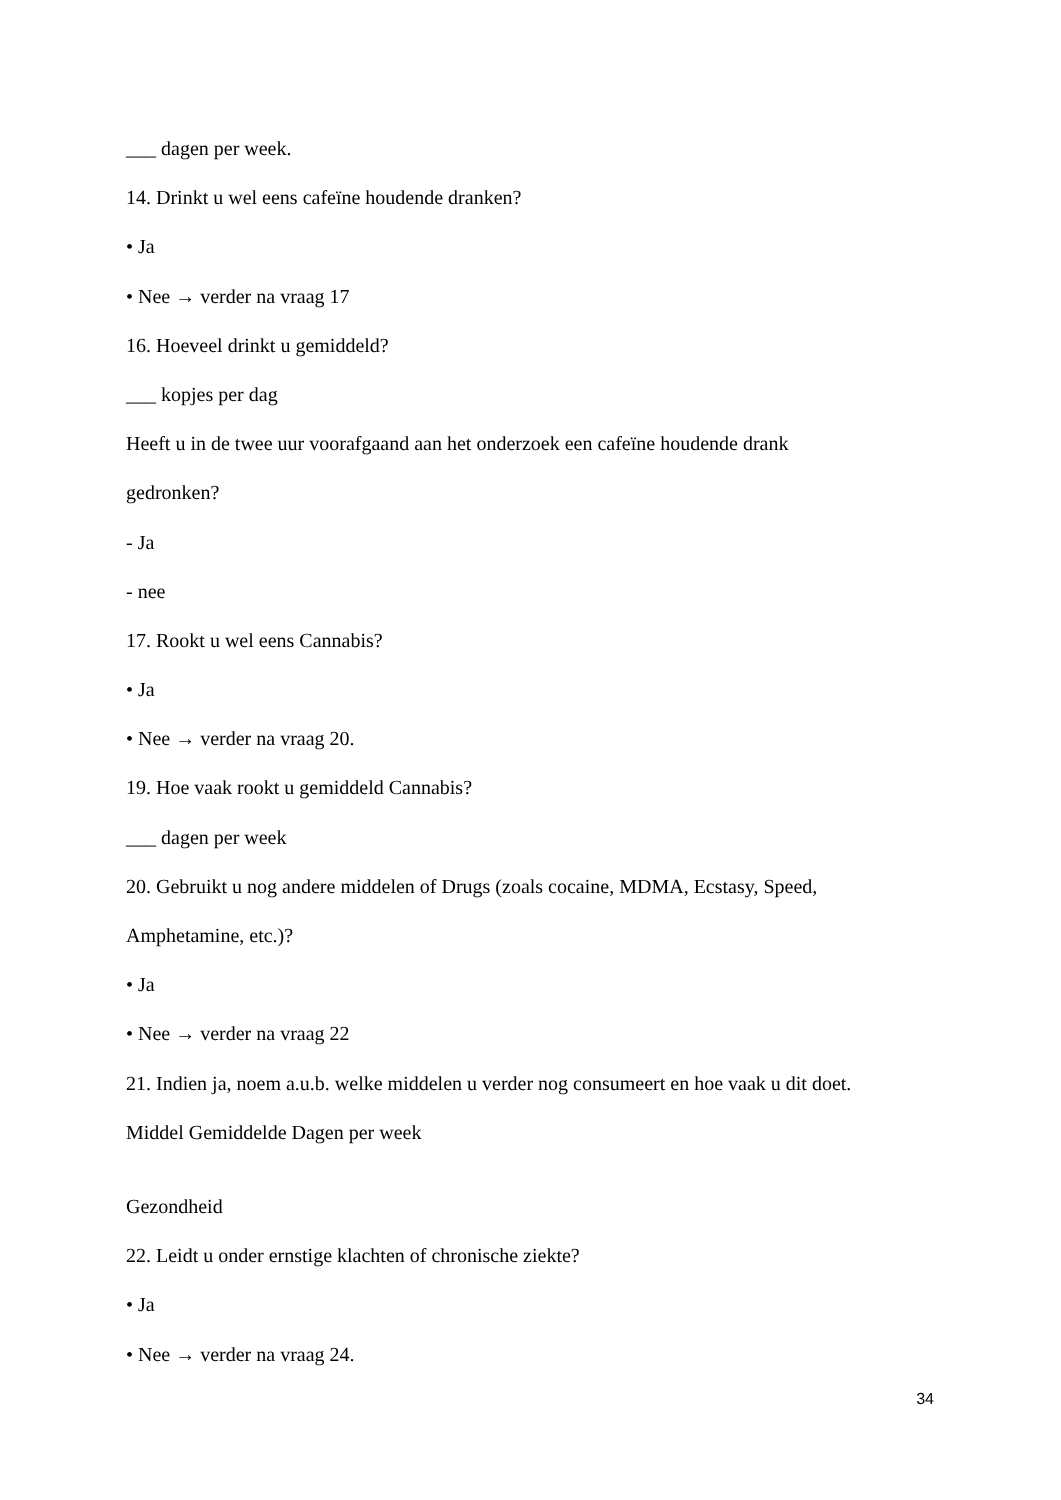___ dagen per week.
14. Drinkt u wel eens cafeïne houdende dranken?
• Ja
• Nee → verder na vraag 17
16. Hoeveel drinkt u gemiddeld?
___ kopjes per dag
Heeft u in de twee uur voorafgaand aan het onderzoek een cafeïne houdende drank
gedronken?
- Ja
- nee
17. Rookt u wel eens Cannabis?
• Ja
• Nee → verder na vraag 20.
19. Hoe vaak rookt u gemiddeld Cannabis?
___ dagen per week
20. Gebruikt u nog andere middelen of Drugs (zoals cocaine, MDMA, Ecstasy, Speed,
Amphetamine, etc.)?
• Ja
• Nee → verder na vraag 22
21. Indien ja, noem a.u.b. welke middelen u verder nog consumeert en hoe vaak u dit doet.
Middel Gemiddelde Dagen per week
Gezondheid
22. Leidt u onder ernstige klachten of chronische ziekte?
• Ja
• Nee → verder na vraag 24.
34